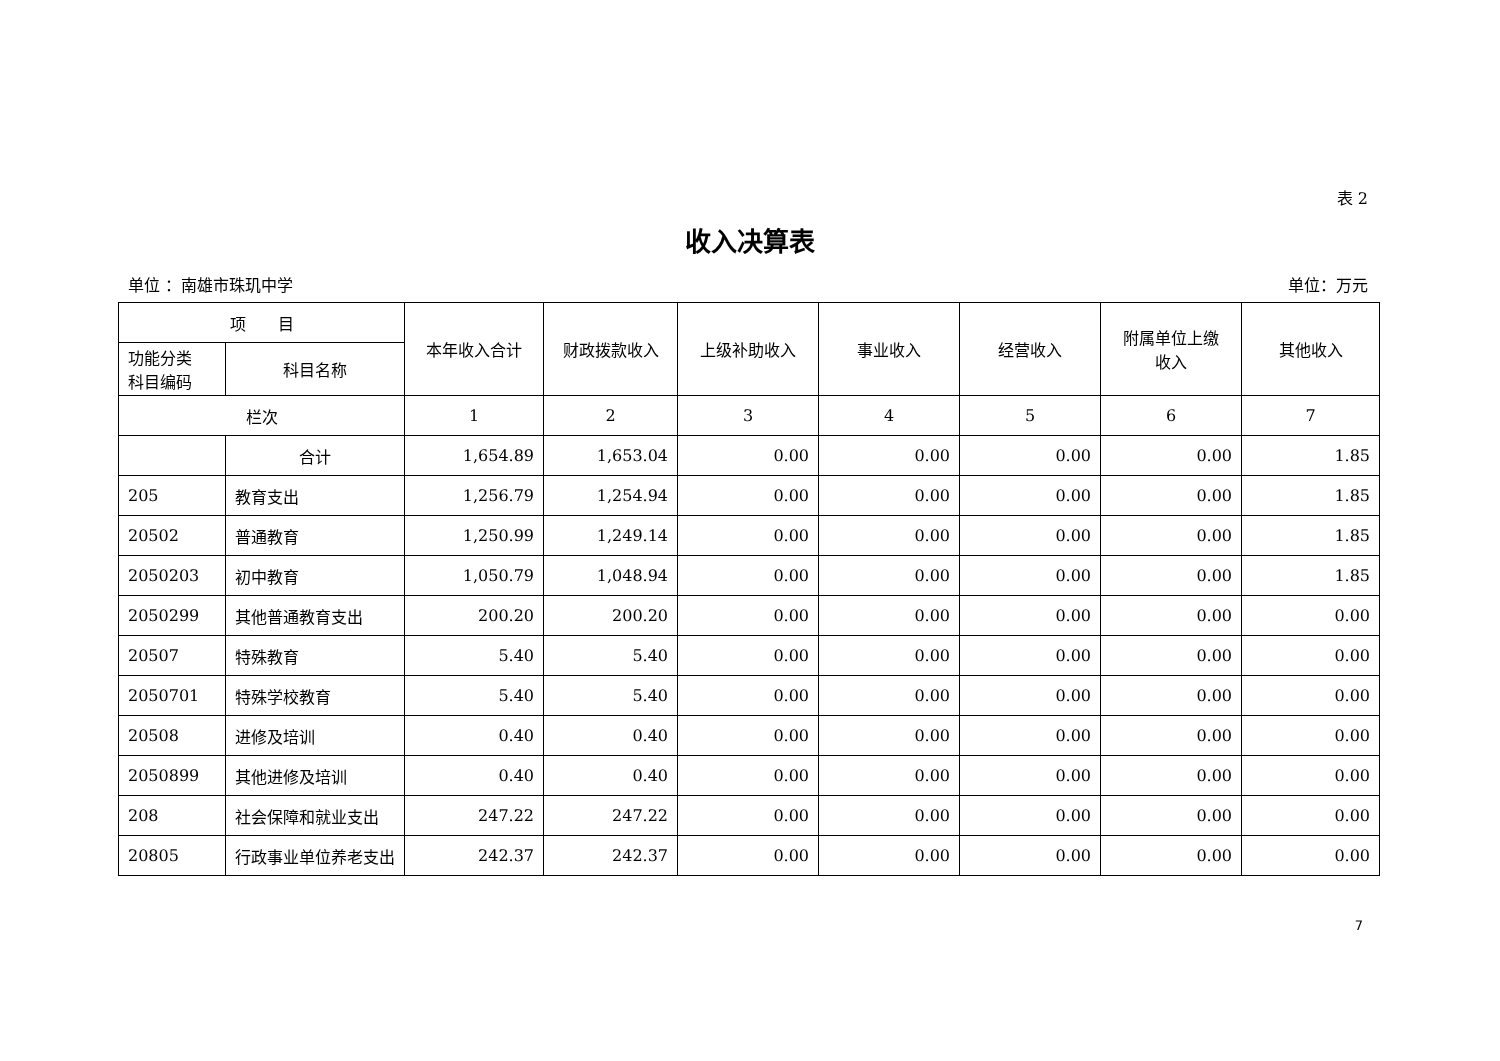表 2
收入决算表
单位 ：南雄市珠玑中学 单位：万元
| 项 目 | | 本年收入合计 | 财政拨款收入 | 上级补助收入 | 事业收入 | 经营收入 | 附属单位上缴 收入 | 其他收入 |
| --- | --- | --- | --- | --- | --- | --- | --- | --- |
| 功能分类 科目编码 | 科目名称 | | | | | | | |
| 栏次 | | 1 | 2 | 3 | 4 | 5 | 6 | 7 |
| | 合计 | 1,654.89 | 1,653.04 | 0.00 | 0.00 | 0.00 | 0.00 | 1.85 |
| 205 | 教育支出 | 1,256.79 | 1,254.94 | 0.00 | 0.00 | 0.00 | 0.00 | 1.85 |
| 20502 | 普通教育 | 1,250.99 | 1,249.14 | 0.00 | 0.00 | 0.00 | 0.00 | 1.85 |
| 2050203 | 初中教育 | 1,050.79 | 1,048.94 | 0.00 | 0.00 | 0.00 | 0.00 | 1.85 |
| 2050299 | 其他普通教育支出 | 200.20 | 200.20 | 0.00 | 0.00 | 0.00 | 0.00 | 0.00 |
| 20507 | 特殊教育 | 5.40 | 5.40 | 0.00 | 0.00 | 0.00 | 0.00 | 0.00 |
| 2050701 | 特殊学校教育 | 5.40 | 5.40 | 0.00 | 0.00 | 0.00 | 0.00 | 0.00 |
| 20508 | 进修及培训 | 0.40 | 0.40 | 0.00 | 0.00 | 0.00 | 0.00 | 0.00 |
| 2050899 | 其他进修及培训 | 0.40 | 0.40 | 0.00 | 0.00 | 0.00 | 0.00 | 0.00 |
| 208 | 社会保障和就业支出 | 247.22 | 247.22 | 0.00 | 0.00 | 0.00 | 0.00 | 0.00 |
| 20805 | 行政事业单位养老支出 | 242.37 | 242.37 | 0.00 | 0.00 | 0.00 | 0.00 | 0.00 |
7